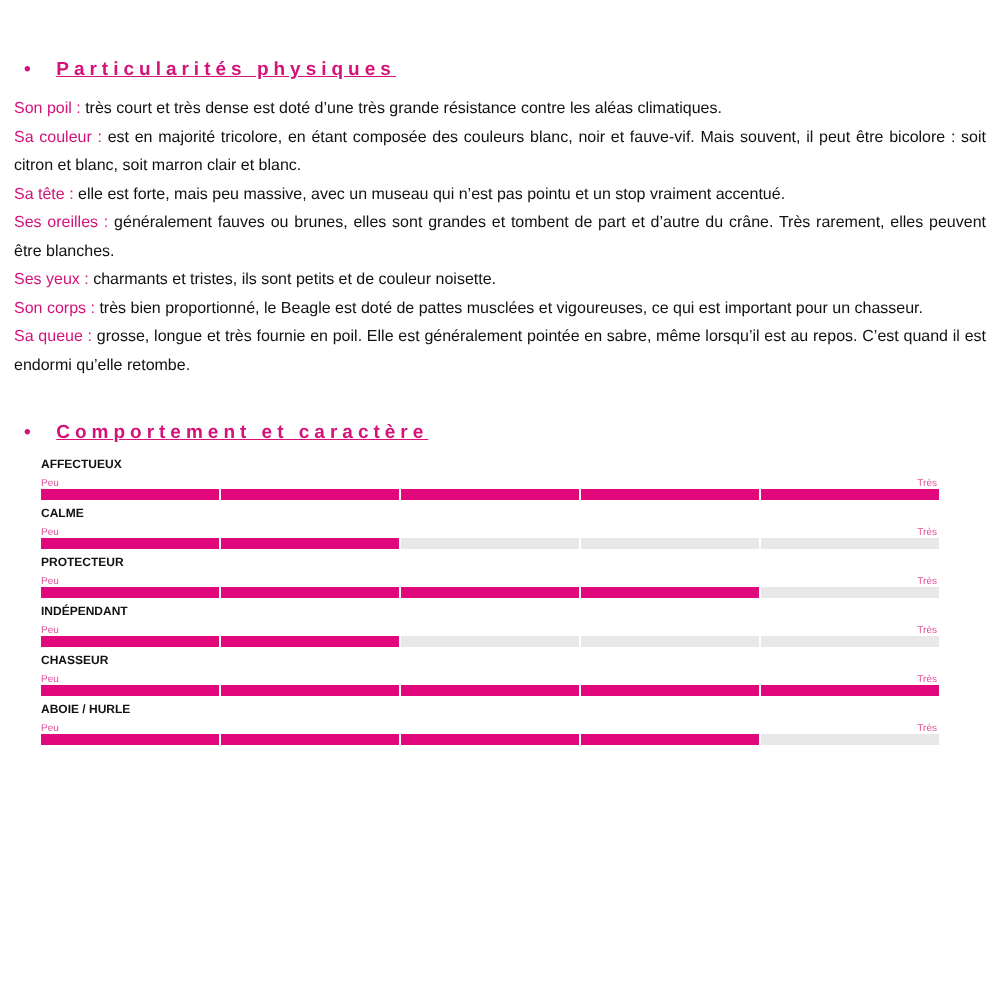• Particularités physiques
Son poil : très court et très dense est doté d’une très grande résistance contre les aléas climatiques.
Sa couleur : est en majorité tricolore, en étant composée des couleurs blanc, noir et fauve-vif. Mais souvent, il peut être bicolore : soit citron et blanc, soit marron clair et blanc.
Sa tête : elle est forte, mais peu massive, avec un museau qui n’est pas pointu et un stop vraiment accentué.
Ses oreilles : généralement fauves ou brunes, elles sont grandes et tombent de part et d’autre du crâne. Très rarement, elles peuvent être blanches.
Ses yeux : charmants et tristes, ils sont petits et de couleur noisette.
Son corps : très bien proportionné, le Beagle est doté de pattes musclées et vigoureuses, ce qui est important pour un chasseur.
Sa queue : grosse, longue et très fournie en poil. Elle est généralement pointée en sabre, même lorsqu’il est au repos. C’est quand il est endormi qu’elle retombe.
• Comportement et caractère
AFFECTUEUX
Peu Très
CALME
Peu Très
PROTECTEUR
Peu Très
INDÉPENDANT
Peu Très
CHASSEUR
Peu Très
ABOIE / HURLE
Peu Très